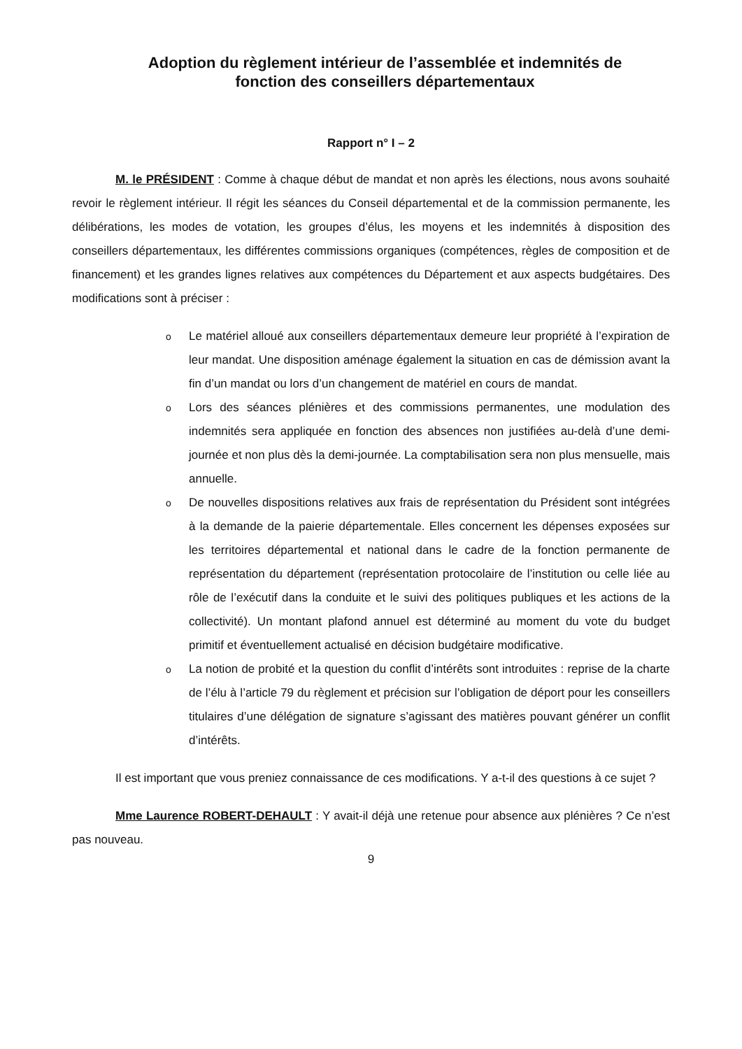Adoption du règlement intérieur de l’assemblée et indemnités de
fonction des conseillers départementaux
Rapport n° I – 2
M. le PRÉSIDENT : Comme à chaque début de mandat et non après les élections, nous avons souhaité revoir le règlement intérieur. Il régit les séances du Conseil départemental et de la commission permanente, les délibérations, les modes de votation, les groupes d’élus, les moyens et les indemnités à disposition des conseillers départementaux, les différentes commissions organiques (compétences, règles de composition et de financement) et les grandes lignes relatives aux compétences du Département et aux aspects budgétaires. Des modifications sont à préciser :
o Le matériel alloué aux conseillers départementaux demeure leur propriété à l’expiration de leur mandat. Une disposition aménage également la situation en cas de démission avant la fin d’un mandat ou lors d’un changement de matériel en cours de mandat.
o Lors des séances plénières et des commissions permanentes, une modulation des indemnités sera appliquée en fonction des absences non justifiées au-delà d’une demi-journée et non plus dès la demi-journée. La comptabilisation sera non plus mensuelle, mais annuelle.
o De nouvelles dispositions relatives aux frais de représentation du Président sont intégrées à la demande de la paierie départementale. Elles concernent les dépenses exposées sur les territoires départemental et national dans le cadre de la fonction permanente de représentation du département (représentation protocolaire de l’institution ou celle liée au rôle de l’exécutif dans la conduite et le suivi des politiques publiques et les actions de la collectivité). Un montant plafond annuel est déterminé au moment du vote du budget primitif et éventuellement actualisé en décision budgétaire modificative.
o La notion de probité et la question du conflit d’intérêts sont introduites : reprise de la charte de l’élu à l’article 79 du règlement et précision sur l’obligation de déport pour les conseillers titulaires d’une délégation de signature s’agissant des matières pouvant générer un conflit d’intérêts.
Il est important que vous preniez connaissance de ces modifications. Y a-t-il des questions à ce sujet ?
Mme Laurence ROBERT-DEHAULT : Y avait-il déjà une retenue pour absence aux plénières ? Ce n’est pas nouveau.
9